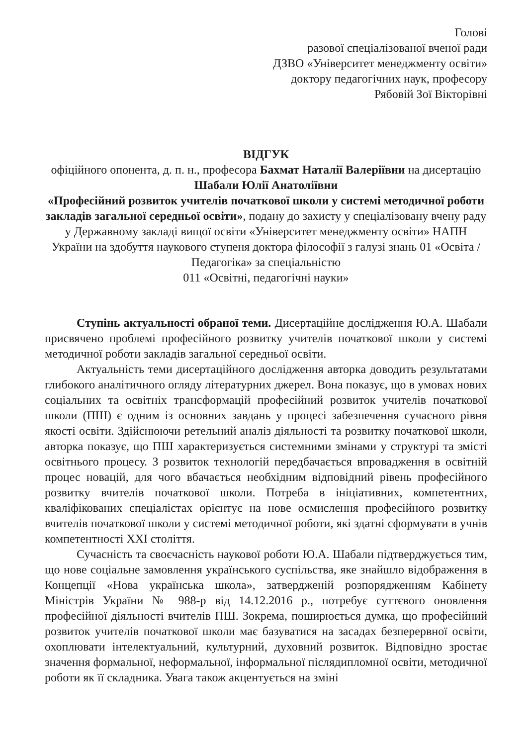Голові
разової спеціалізованої вченої ради
ДЗВО «Університет менеджменту освіти»
доктору педагогічних наук, професору
Рябовій Зої Вікторівні
ВІДГУК
офіційного опонента, д. п. н., професора Бахмат Наталії Валеріївни на дисертацію Шабали Юлії Анатоліївни
«Професійний розвиток учителів початкової школи у системі методичної роботи закладів загальної середньої освіти», подану до захисту у спеціалізовану вчену раду у Державному закладі вищої освіти «Університет менеджменту освіти» НАПН України на здобуття наукового ступеня доктора філософії з галузі знань 01 «Освіта /Педагогіка» за спеціальністю
011 «Освітні, педагогічні науки»
Ступінь актуальності обраної теми. Дисертаційне дослідження Ю.А. Шабали присвячено проблемі професійного розвитку учителів початкової школи у системі методичної роботи закладів загальної середньої освіти.
Актуальність теми дисертаційного дослідження авторка доводить результатами глибокого аналітичного огляду літературних джерел. Вона показує, що в умовах нових соціальних та освітніх трансформацій професійний розвиток учителів початкової школи (ПШ) є одним із основних завдань у процесі забезпечення сучасного рівня якості освіти. Здійснюючи ретельний аналіз діяльності та розвитку початкової школи, авторка показує, що ПШ характеризується системними змінами у структурі та змісті освітнього процесу. З розвиток технологій передбачається впровадження в освітній процес новацій, для чого вбачається необхідним відповідний рівень професійного розвитку вчителів початкової школи. Потреба в ініціативних, компетентних, кваліфікованих спеціалістах орієнтує на нове осмислення професійного розвитку вчителів початкової школи у системі методичної роботи, які здатні сформувати в учнів компетентності XXI століття.
Сучасність та своєчасність наукової роботи Ю.А. Шабали підтверджується тим, що нове соціальне замовлення українського суспільства, яке знайшло відображення в Концепції «Нова українська школа», затвердженій розпорядженням Кабінету Міністрів України № 988-р від 14.12.2016 р., потребує суттєвого оновлення професійної діяльності вчителів ПШ. Зокрема, поширюється думка, що професійний розвиток учителів початкової школи має базуватися на засадах безперервної освіти, охоплювати інтелектуальний, культурний, духовний розвиток. Відповідно зростає значення формальної, неформальної, інформальної післядипломної освіти, методичної роботи як її складника. Увага також акцентується на зміні